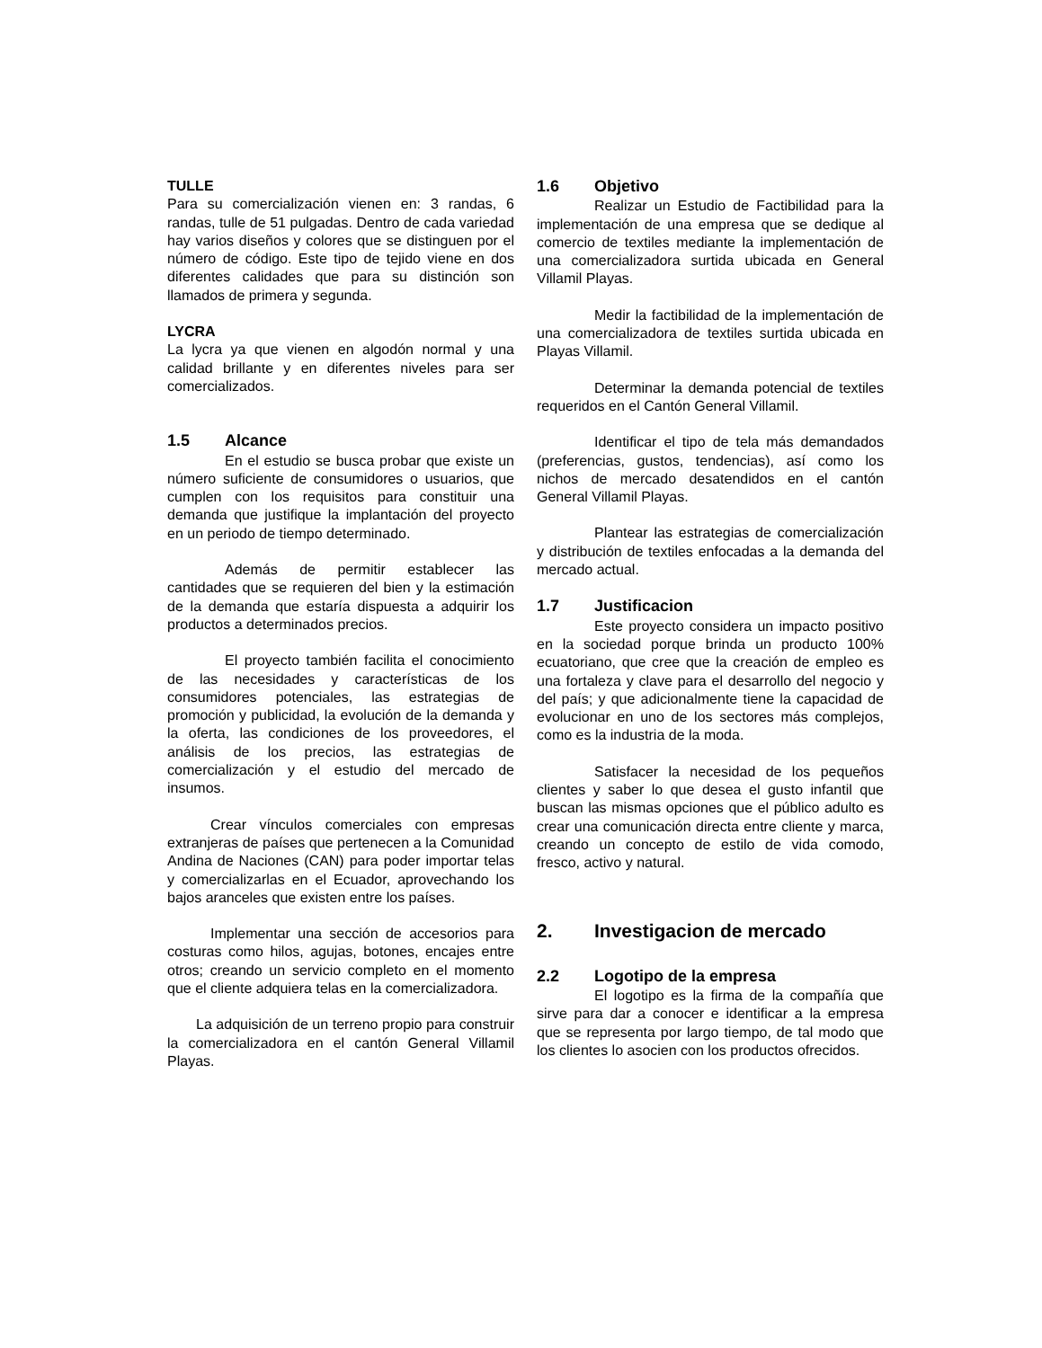TULLE
Para su comercialización vienen en: 3 randas, 6 randas, tulle de 51 pulgadas. Dentro de cada variedad hay varios diseños y colores que se distinguen por el número de código. Este tipo de tejido viene en dos diferentes calidades que para su distinción son llamados de primera y segunda.
LYCRA
La lycra ya que vienen en algodón normal y una calidad brillante y en diferentes niveles para ser comercializados.
1.5 Alcance
En el estudio se busca probar que existe un número suficiente de consumidores o usuarios, que cumplen con los requisitos para constituir una demanda que justifique la implantación del proyecto en un periodo de tiempo determinado.
Además de permitir establecer las cantidades que se requieren del bien y la estimación de la demanda que estaría dispuesta a adquirir los productos a determinados precios.
El proyecto también facilita el conocimiento de las necesidades y características de los consumidores potenciales, las estrategias de promoción y publicidad, la evolución de la demanda y la oferta, las condiciones de los proveedores, el análisis de los precios, las estrategias de comercialización y el estudio del mercado de insumos.
Crear vínculos comerciales con empresas extranjeras de países que pertenecen a la Comunidad Andina de Naciones (CAN) para poder importar telas y comercializarlas en el Ecuador, aprovechando los bajos aranceles que existen entre los países.
Implementar una sección de accesorios para costuras como hilos, agujas, botones, encajes entre otros; creando un servicio completo en el momento que el cliente adquiera telas en la comercializadora.
La adquisición de un terreno propio para construir la comercializadora en el cantón General Villamil Playas.
1.6 Objetivo
Realizar un Estudio de Factibilidad para la implementación de una empresa que se dedique al comercio de textiles mediante la implementación de una comercializadora surtida ubicada en General Villamil Playas.
Medir la factibilidad de la implementación de una comercializadora de textiles surtida ubicada en Playas Villamil.
Determinar la demanda potencial de textiles requeridos en el Cantón General Villamil.
Identificar el tipo de tela más demandados (preferencias, gustos, tendencias), así como los nichos de mercado desatendidos en el cantón General Villamil Playas.
Plantear las estrategias de comercialización y distribución de textiles enfocadas a la demanda del mercado actual.
1.7 Justificacion
Este proyecto considera un impacto positivo en la sociedad porque brinda un producto 100% ecuatoriano, que cree que la creación de empleo es una fortaleza y clave para el desarrollo del negocio y del país; y que adicionalmente tiene la capacidad de evolucionar en uno de los sectores más complejos, como es la industria de la moda.
Satisfacer la necesidad de los pequeños clientes y saber lo que desea el gusto infantil que buscan las mismas opciones que el público adulto es crear una comunicación directa entre cliente y marca, creando un concepto de estilo de vida comodo, fresco, activo y natural.
2. Investigacion de mercado
2.2 Logotipo de la empresa
El logotipo es la firma de la compañía que sirve para dar a conocer e identificar a la empresa que se representa por largo tiempo, de tal modo que los clientes lo asocien con los productos ofrecidos.